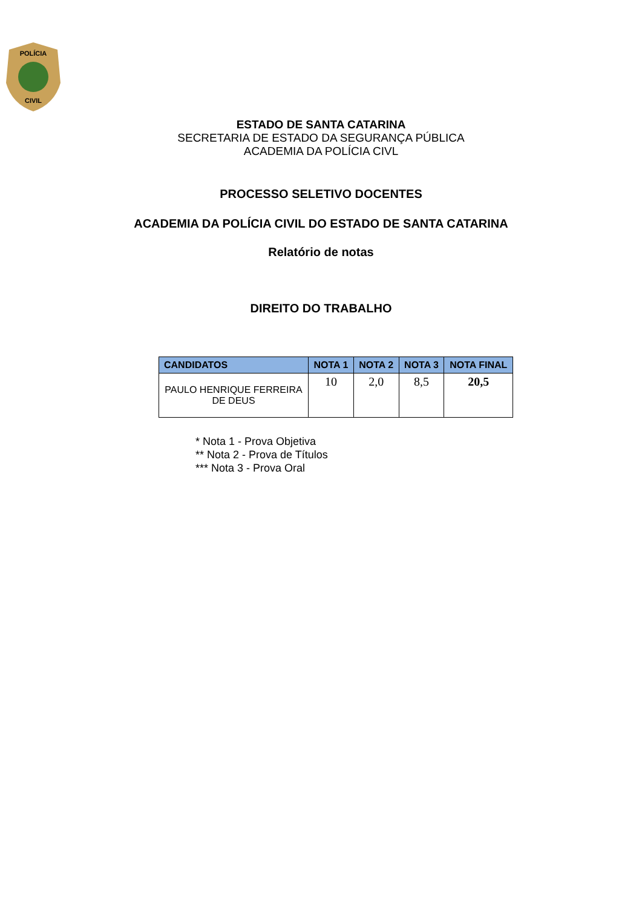POLÍCIA
CIVIL
ESTADO DE SANTA CATARINA
SECRETARIA DE ESTADO DA SEGURANÇA PÚBLICA
ACADEMIA DA POLÍCIA CIVL
PROCESSO SELETIVO DOCENTES
ACADEMIA DA POLÍCIA CIVIL DO ESTADO DE SANTA CATARINA
Relatório de notas
DIREITO DO TRABALHO
| CANDIDATOS | NOTA 1 | NOTA 2 | NOTA 3 | NOTA FINAL |
| --- | --- | --- | --- | --- |
| PAULO HENRIQUE FERREIRA DE DEUS | 10 | 2,0 | 8,5 | 20,5 |
* Nota 1 - Prova Objetiva
** Nota 2 - Prova de Títulos
*** Nota 3 - Prova Oral